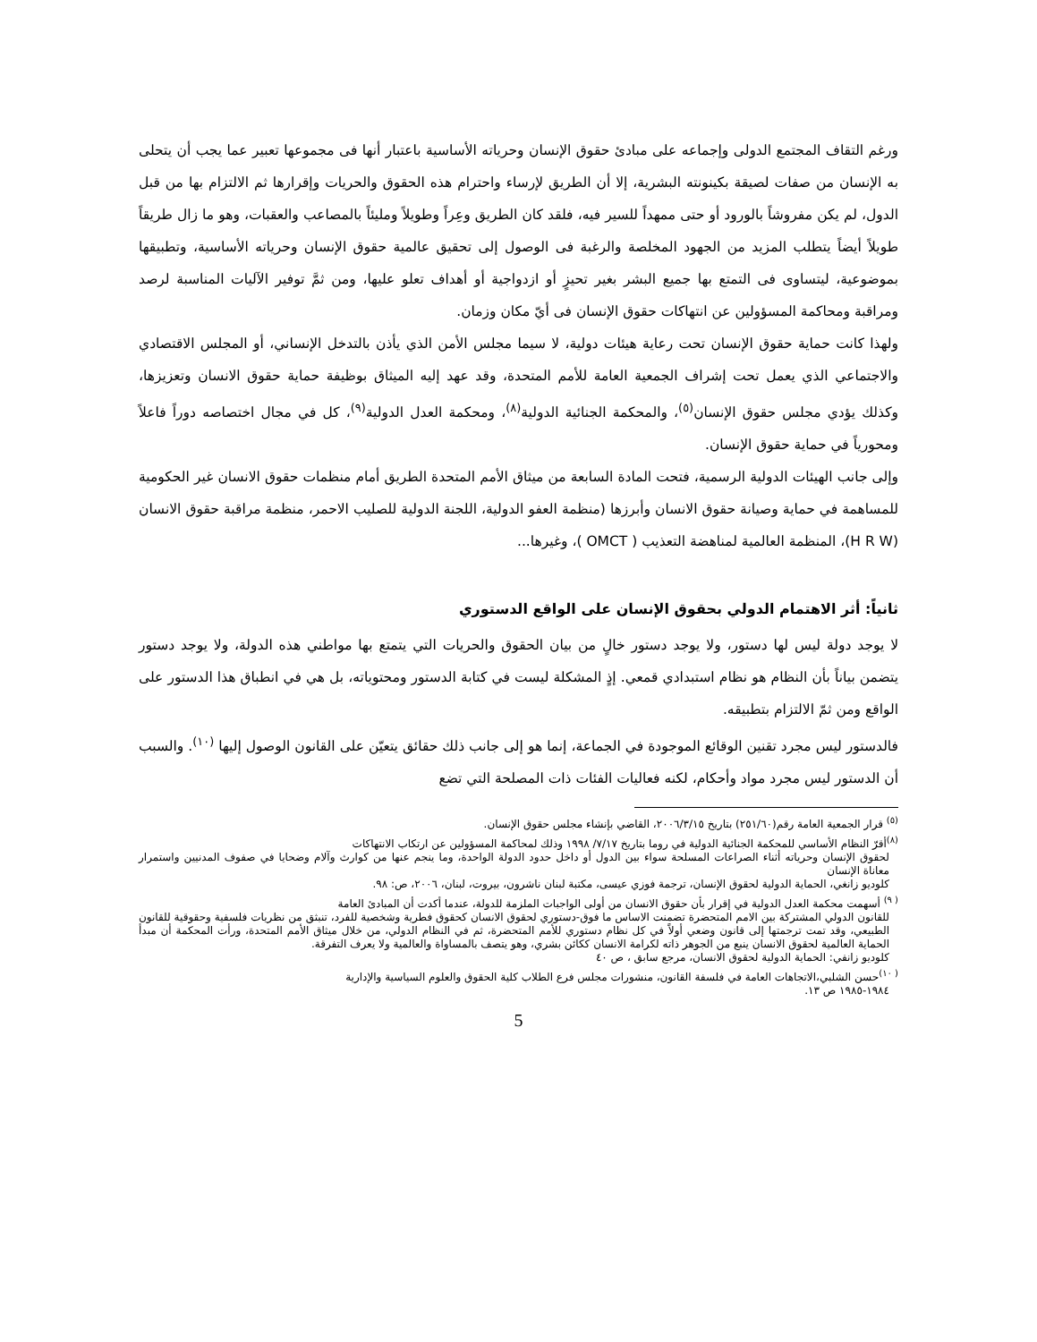ورغم التقاف المجتمع الدولى وإجماعه على مبادئ حقوق الإنسان وحرياته الأساسية باعتبار أنها فى مجموعها تعبير عما يجب أن يتحلى به الإنسان من صفات لصيقة بكينونته البشرية، إلا أن الطريق لإرساء واحترام هذه الحقوق والحريات وإقرارها ثم الالتزام بها من قبل الدول، لم يكن مفروشاً بالورود أو حتى ممهداً للسير فيه، فلقد كان الطريق وعِراً وطويلاً ومليئاً بالمصاعب والعقبات، وهو ما زال طريقاً طويلاً أيضاً يتطلب المزيد من الجهود المخلصة والرغبة فى الوصول إلى تحقيق عالمية حقوق الإنسان وحرياته الأساسية، وتطبيقها بموضوعية، ليتساوى فى التمتع بها جميع البشر بغير تحيزٍ أو ازدواجية أو أهداف تعلو عليها، ومن ثمَّ توفير الآليات المناسبة لرصد ومراقبة ومحاكمة المسؤولين عن انتهاكات حقوق الإنسان فى أيّ مكان وزمان.
ولهذا كانت حماية حقوق الإنسان تحت رعاية هيئات دولية، لا سيما مجلس الأمن الذي يأذن بالتدخل الإنساني، أو المجلس الاقتصادي والاجتماعي الذي يعمل تحت إشراف الجمعية العامة للأمم المتحدة، وقد عهد إليه الميثاق بوظيفة حماية حقوق الانسان وتعزيزها، وكذلك يؤدي مجلس حقوق الإنسان<sup>(٥)</sup>، والمحكمة الجنائية الدولية<sup>(٨)</sup>، ومحكمة العدل الدولية<sup>(٩)</sup>، كل في مجال اختصاصه دوراً فاعلاً ومحورياً في حماية حقوق الإنسان.
وإلى جانب الهيئات الدولية الرسمية، فتحت المادة السابعة من ميثاق الأمم المتحدة الطريق أمام منظمات حقوق الانسان غير الحكومية للمساهمة في حماية وصيانة حقوق الانسان وأبرزها (منظمة العفو الدولية، اللجنة الدولية للصليب الاحمر، منظمة مراقبة حقوق الانسان (H R W)، المنظمة العالمية لمناهضة التعذيب ( OMCT )، وغيرها...
ثانياً: أثر الاهتمام الدولي بحقوق الإنسان على الواقع الدستوري
لا يوجد دولة ليس لها دستور، ولا يوجد دستور خالٍ من بيان الحقوق والحريات التي يتمتع بها مواطني هذه الدولة، ولا يوجد دستور يتضمن بياناً بأن النظام هو نظام استبدادي قمعي. إذٍ المشكلة ليست في كتابة الدستور ومحتوياته، بل هي في انطباق هذا الدستور على الواقع ومن ثمّ الالتزام بتطبيقه.
فالدستور ليس مجرد تقنين الوقائع الموجودة في الجماعة، إنما هو إلى جانب ذلك حقائق يتعيّن على القانون الوصول إليها <sup>(١٠)</sup>. والسبب أن الدستور ليس مجرد مواد وأحكام، لكنه فعاليات الفئات ذات المصلحة التي تضع
<sup>(٥)</sup> قرار الجمعية العامة رقم(٢٥١/٦٠) بتاريخ ٢٠٠٦/٣/١٥، القاضي بإنشاء مجلس حقوق الإنسان.
<sup>(٨)</sup> أقرّ النظام الأساسي للمحكمة الجنائية الدولية في روما بتاريخ ٧/١٧/ ١٩٩٨ وذلك لمحاكمة المسؤولين عن ارتكاب الانتهاكات
لحقوق الإنسان وحرياته أثناء الصراعات المسلحة سواء بين الدول أو داخل حدود الدولة الواحدة، وما ينجم عنها من كوارث وآلام وضحايا في صفوف المدنيين واستمرار معاناة الإنسان
كلوديو زانغي، الحماية الدولية لحقوق الإنسان، ترجمة فوزي عيسى، مكتبة لبنان ناشرون، بيروت، لبنان، ٢٠٠٦، ص: ٩٨.
<sup>( ٩)</sup> أسهمت محكمة العدل الدولية في إقرار بأن حقوق الانسان من أولى الواجبات الملزمة للدولة، عندما أكدت أن المبادئ العامة
للقانون الدولي المشتركة بين الامم المتحضرة تضمنت الاساس ما فوق-دستوري لحقوق الانسان كحقوق فطرية وشخصية للفرد، تنبثق من نظريات فلسفية وحقوقية للقانون الطبيعي، وقد تمت ترجمتها إلى قانون وضعي أولاً في كل نظام دستوري للأمم المتحضرة، ثم في النظام الدولي، من خلال ميثاق الأمم المتحدة، ورأت المحكمة أن مبدأ الحماية العالمية لحقوق الانسان ينبع من الجوهر ذاته لكرامة الانسان ككائن بشري، وهو يتصف بالمساواة والعالمية ولا يعرف التفرقة.
كلوديو زانفي: الحماية الدولية لحقوق الانسان، مرجع سابق ، ص ٤٠
<sup>( ١٠)</sup>حسن الشلبي،الاتجاهات العامة في فلسفة القانون، منشورات مجلس فرع الطلاب كلية الحقوق والعلوم السياسية والإدارية
١٩٨٤-١٩٨٥ ص ١٣.
5